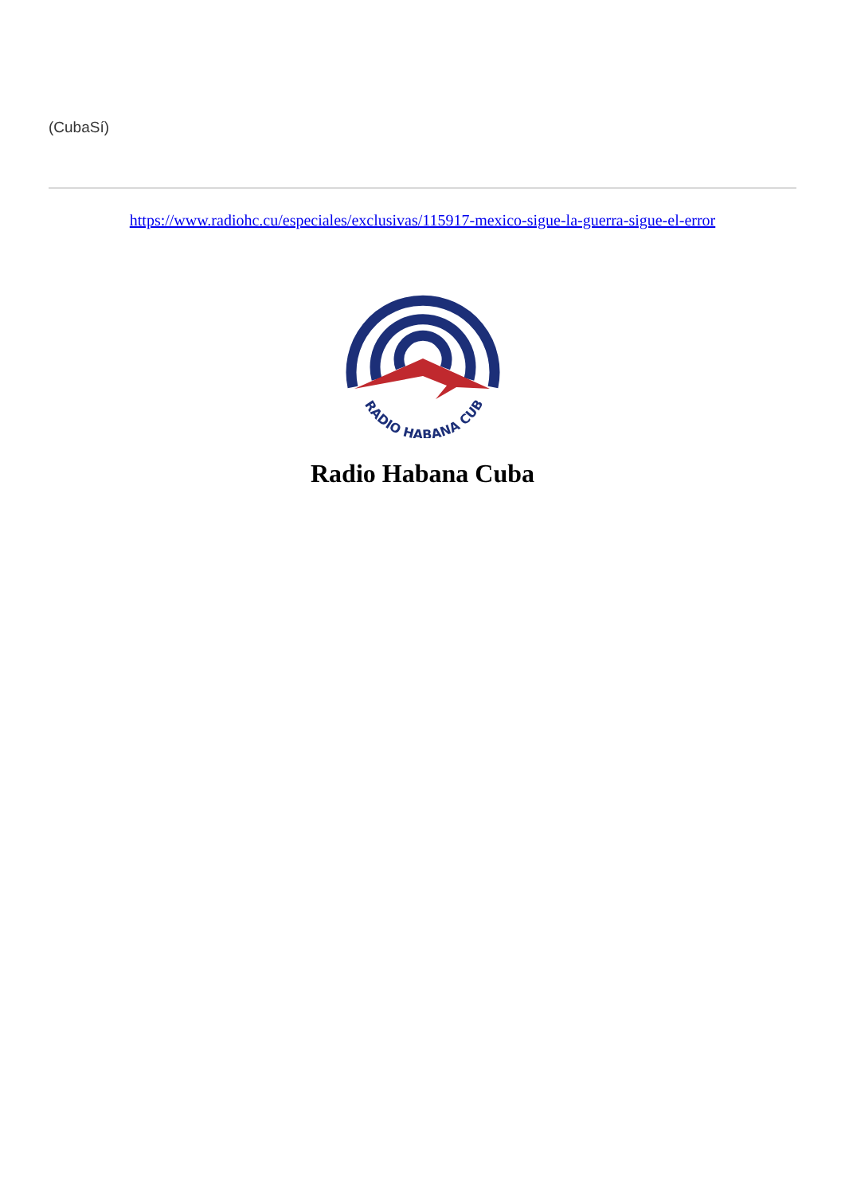(CubaSí)
https://www.radiohc.cu/especiales/exclusivas/115917-mexico-sigue-la-guerra-sigue-el-error
RADIO HABANA CUBA
Radio Habana Cuba